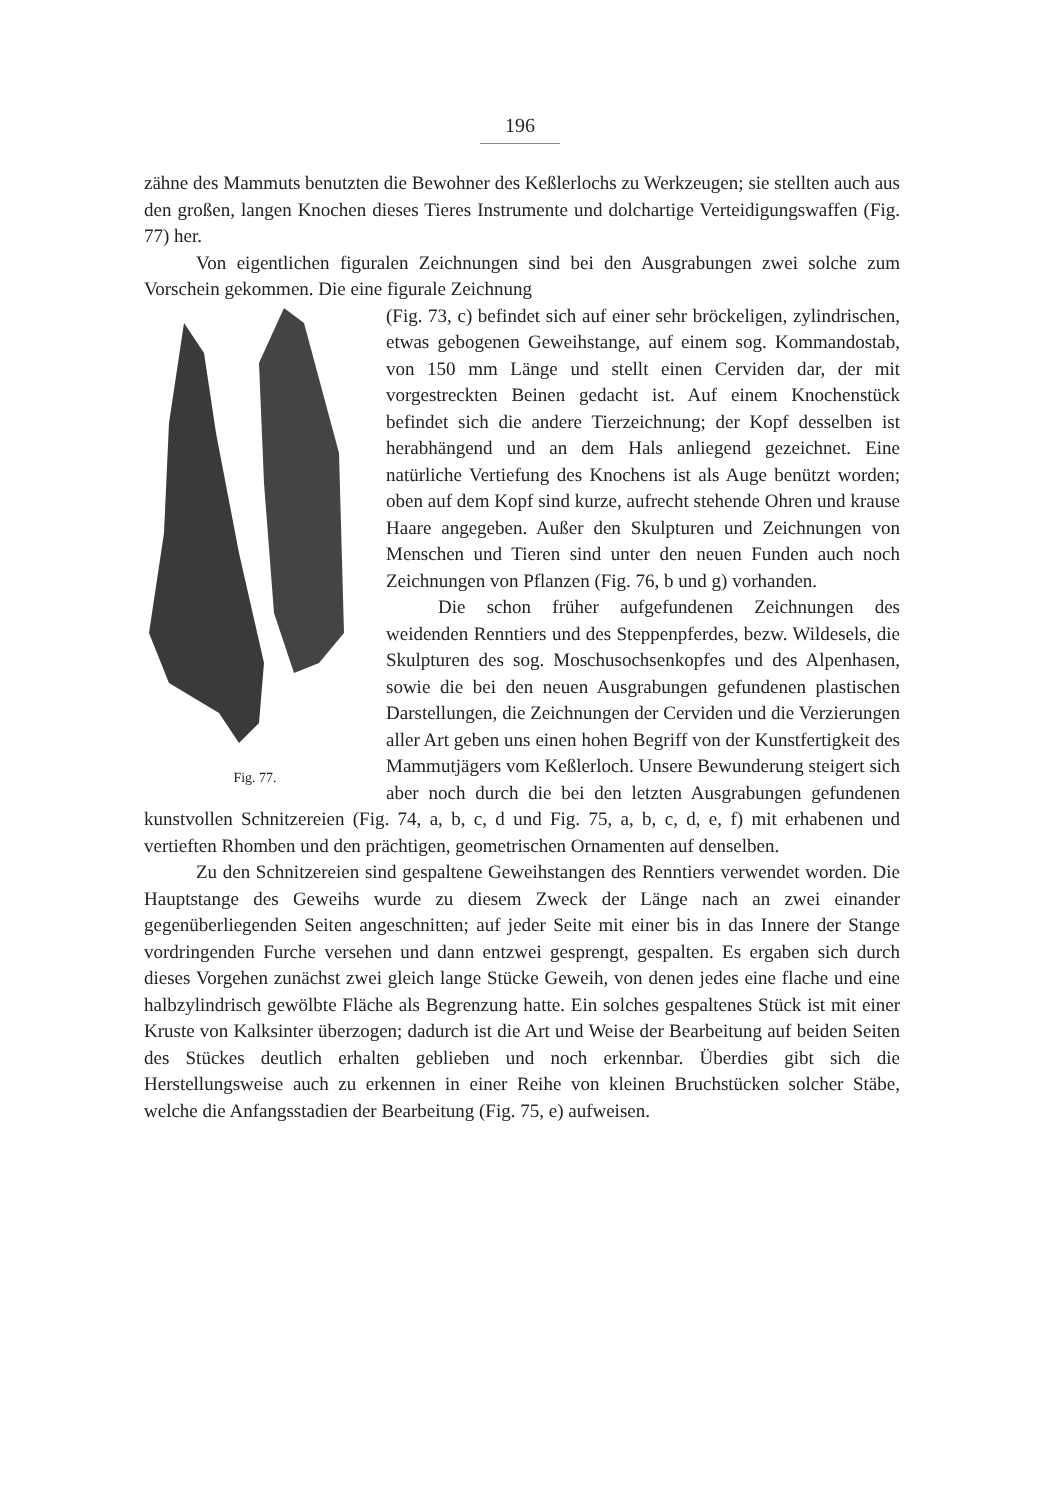196
zähne des Mammuts benutzten die Bewohner des Keßlerlochs zu Werkzeugen; sie stellten auch aus den großen, langen Knochen dieses Tieres Instrumente und dolchartige Verteidigungswaffen (Fig. 77) her.
Von eigentlichen figuralen Zeichnungen sind bei den Ausgrabungen zwei solche zum Vorschein gekommen. Die eine figurale Zeichnung
Fig. 77.
(Fig. 73, c) befindet sich auf einer sehr bröckeligen, zylindrischen, etwas gebogenen Geweihstange, auf einem sog. Kommandostab, von 150 mm Länge und stellt einen Cerviden dar, der mit vorgestreckten Beinen gedacht ist. Auf einem Knochenstück befindet sich die andere Tierzeichnung; der Kopf desselben ist herabhängend und an dem Hals anliegend gezeichnet. Eine natürliche Vertiefung des Knochens ist als Auge benützt worden; oben auf dem Kopf sind kurze, aufrecht stehende Ohren und krause Haare angegeben. Außer den Skulpturen und Zeichnungen von Menschen und Tieren sind unter den neuen Funden auch noch Zeichnungen von Pflanzen (Fig. 76, b und g) vorhanden.
Die schon früher aufgefundenen Zeichnungen des weidenden Renntiers und des Steppenpferdes, bezw. Wildesels, die Skulpturen des sog. Moschusochsenkopfes und des Alpenhasen, sowie die bei den neuen Ausgrabungen gefundenen plastischen Darstellungen, die Zeichnungen der Cerviden und die Verzierungen aller Art geben uns einen hohen Begriff von der Kunstfertigkeit des Mammutjägers vom Keßlerloch. Unsere Bewunderung steigert sich aber noch durch die bei den letzten Ausgrabungen gefundenen kunstvollen Schnitzereien (Fig. 74, a, b, c, d und Fig. 75, a, b, c, d, e, f) mit erhabenen und vertieften Rhomben und den prächtigen, geometrischen Ornamenten auf denselben.
Zu den Schnitzereien sind gespaltene Geweihstangen des Renntiers verwendet worden. Die Hauptstange des Geweihs wurde zu diesem Zweck der Länge nach an zwei einander gegenüberliegenden Seiten angeschnitten; auf jeder Seite mit einer bis in das Innere der Stange vordringenden Furche versehen und dann entzwei gesprengt, gespalten. Es ergaben sich durch dieses Vorgehen zunächst zwei gleich lange Stücke Geweih, von denen jedes eine flache und eine halbzylindrisch gewölbte Fläche als Begrenzung hatte. Ein solches gespaltenes Stück ist mit einer Kruste von Kalksinter überzogen; dadurch ist die Art und Weise der Bearbeitung auf beiden Seiten des Stückes deutlich erhalten geblieben und noch erkennbar. Überdies gibt sich die Herstellungsweise auch zu erkennen in einer Reihe von kleinen Bruchstücken solcher Stäbe, welche die Anfangsstadien der Bearbeitung (Fig. 75, e) aufweisen.